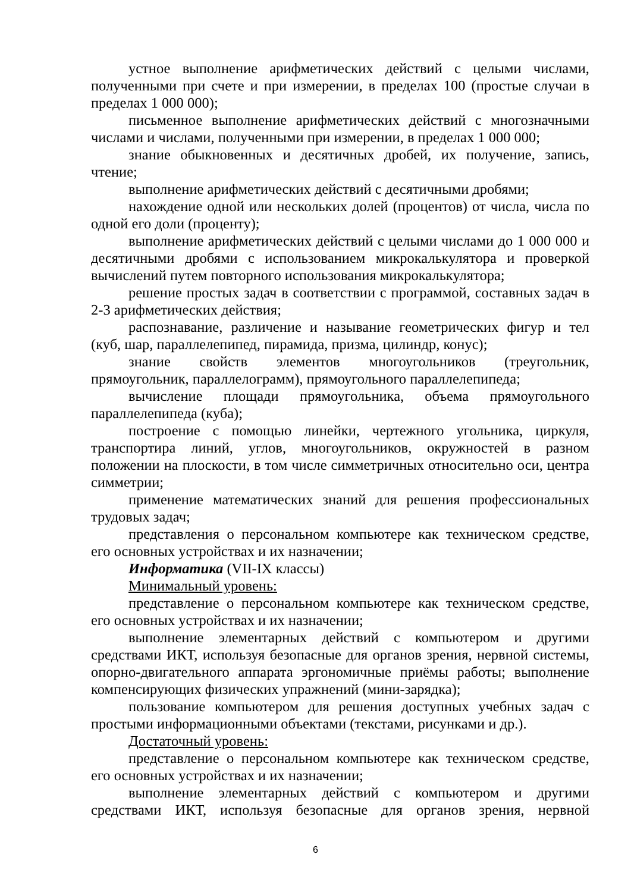устное выполнение арифметических действий с целыми числами, полученными при счете и при измерении, в пределах 100 (простые случаи в пределах 1 000 000);
письменное выполнение арифметических действий с многозначными числами и числами, полученными при измерении, в пределах 1 000 000;
знание обыкновенных и десятичных дробей, их получение, запись, чтение;
выполнение арифметических действий с десятичными дробями;
нахождение одной или нескольких долей (процентов) от числа, числа по одной его доли (проценту);
выполнение арифметических действий с целыми числами до 1 000 000 и десятичными дробями с использованием микрокалькулятора и проверкой вычислений путем повторного использования микрокалькулятора;
решение простых задач в соответствии с программой, составных задач в 2-3 арифметических действия;
распознавание, различение и называние геометрических фигур и тел (куб, шар, параллелепипед, пирамида, призма, цилиндр, конус);
знание свойств элементов многоугольников (треугольник, прямоугольник, параллелограмм), прямоугольного параллелепипеда;
вычисление площади прямоугольника, объема прямоугольного параллелепипеда (куба);
построение с помощью линейки, чертежного угольника, циркуля, транспортира линий, углов, многоугольников, окружностей в разном положении на плоскости, в том числе симметричных относительно оси, центра симметрии;
применение математических знаний для решения профессиональных трудовых задач;
представления о персональном компьютере как техническом средстве, его основных устройствах и их назначении;
Информатика (VII-IX классы)
Минимальный уровень:
представление о персональном компьютере как техническом средстве, его основных устройствах и их назначении;
выполнение элементарных действий с компьютером и другими средствами ИКТ, используя безопасные для органов зрения, нервной системы, опорно-двигательного аппарата эргономичные приёмы работы; выполнение компенсирующих физических упражнений (мини-зарядка);
пользование компьютером для решения доступных учебных задач с простыми информационными объектами (текстами, рисунками и др.).
Достаточный уровень:
представление о персональном компьютере как техническом средстве, его основных устройствах и их назначении;
выполнение элементарных действий с компьютером и другими средствами ИКТ, используя безопасные для органов зрения, нервной
6